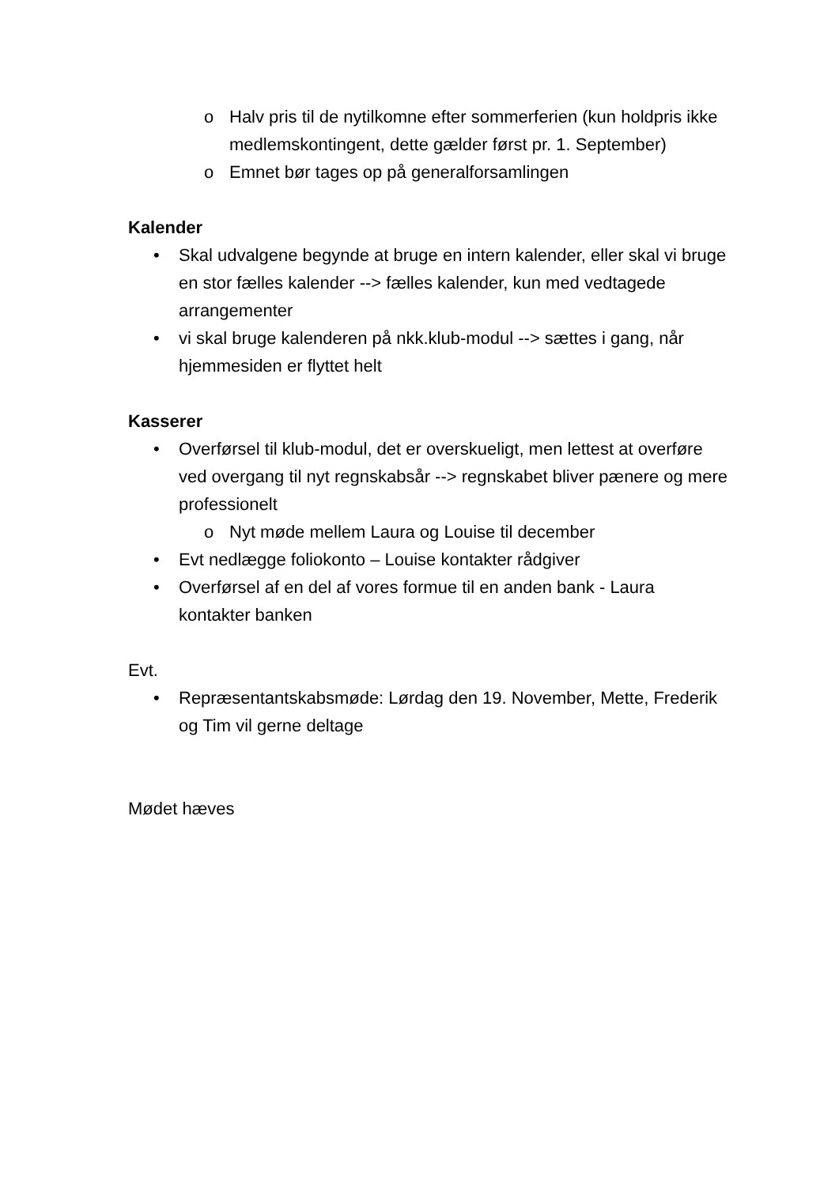o Halv pris til de nytilkomne efter sommerferien (kun holdpris ikke medlemskontingent, dette gælder først pr. 1. September)
o Emnet bør tages op på generalforsamlingen
Kalender
• Skal udvalgene begynde at bruge en intern kalender, eller skal vi bruge en stor fælles kalender --> fælles kalender, kun med vedtagede arrangementer
• vi skal bruge kalenderen på nkk.klub-modul --> sættes i gang, når hjemmesiden er flyttet helt
Kasserer
• Overførsel til klub-modul, det er overskueligt, men lettest at overføre ved overgang til nyt regnskabsår --> regnskabet bliver pænere og mere professionelt
o Nyt møde mellem Laura og Louise til december
• Evt nedlægge foliokonto – Louise kontakter rådgiver
• Overførsel af en del af vores formue til en anden bank - Laura kontakter banken
Evt.
• Repræsentantskabsmøde: Lørdag den 19. November, Mette, Frederik og Tim vil gerne deltage
Mødet hæves